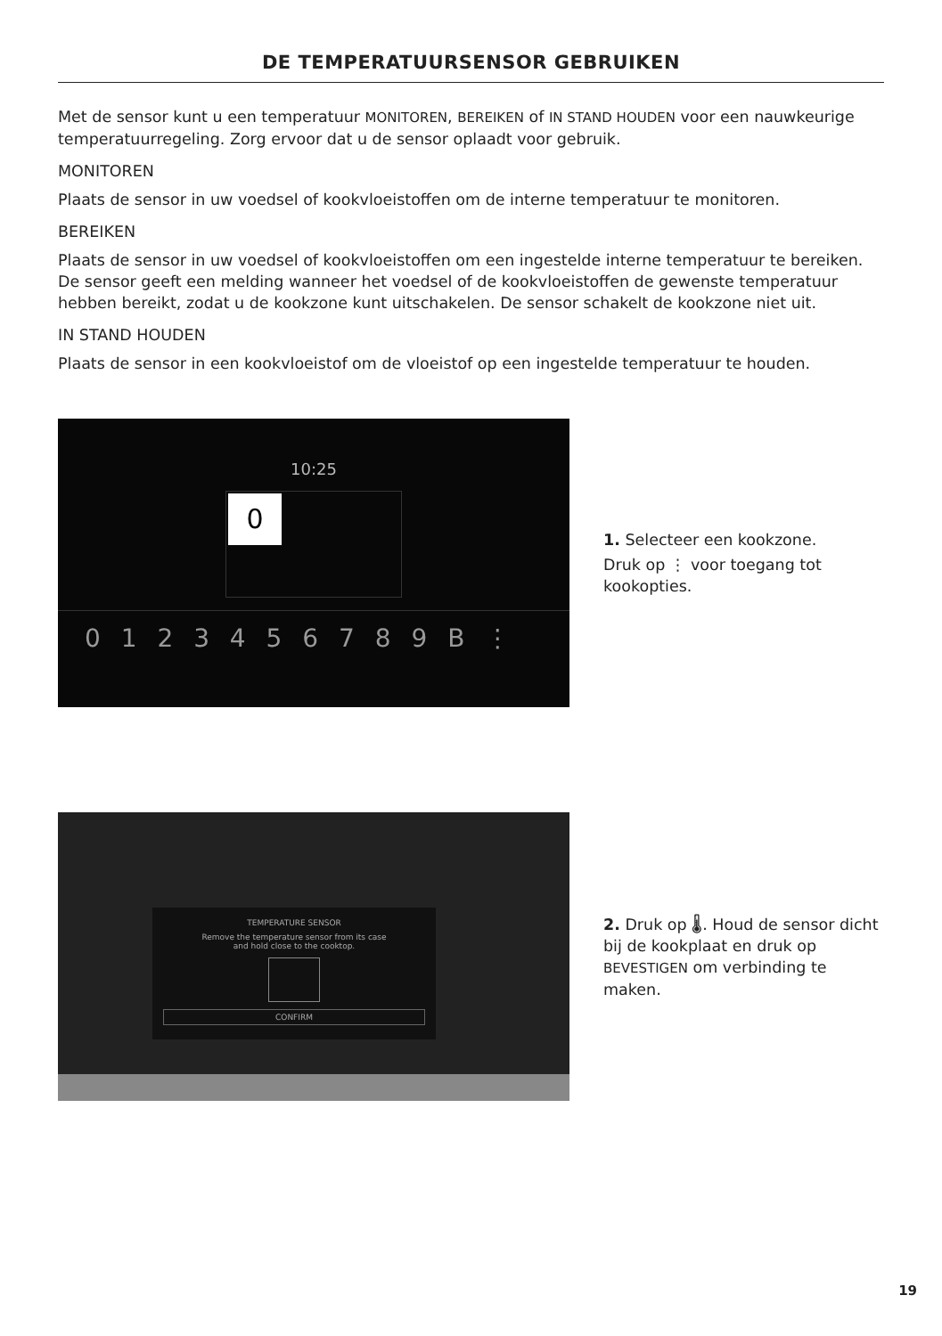DE TEMPERATUURSENSOR GEBRUIKEN
Met de sensor kunt u een temperatuur MONITOREN, BEREIKEN of IN STAND HOUDEN voor een nauwkeurige temperatuurregeling. Zorg ervoor dat u de sensor oplaadt voor gebruik.
MONITOREN
Plaats de sensor in uw voedsel of kookvloeistoffen om de interne temperatuur te monitoren.
BEREIKEN
Plaats de sensor in uw voedsel of kookvloeistoffen om een ingestelde interne temperatuur te bereiken. De sensor geeft een melding wanneer het voedsel of de kookvloeistoffen de gewenste temperatuur hebben bereikt, zodat u de kookzone kunt uitschakelen. De sensor schakelt de kookzone niet uit.
IN STAND HOUDEN
Plaats de sensor in een kookvloeistof om de vloeistof op een ingestelde temperatuur te houden.
10:25
0
0 1 2 3 4 5 6 7 8 9 B ⋮
1. Selecteer een kookzone.
Druk op ⋮ voor toegang tot kookopties.
TEMPERATURE SENSOR
Remove the temperature sensor from its case
and hold close to the cooktop.
CONFIRM
2. Druk op 🌡. Houd de sensor dicht bij de kookplaat en druk op BEVESTIGEN om verbinding te maken.
19